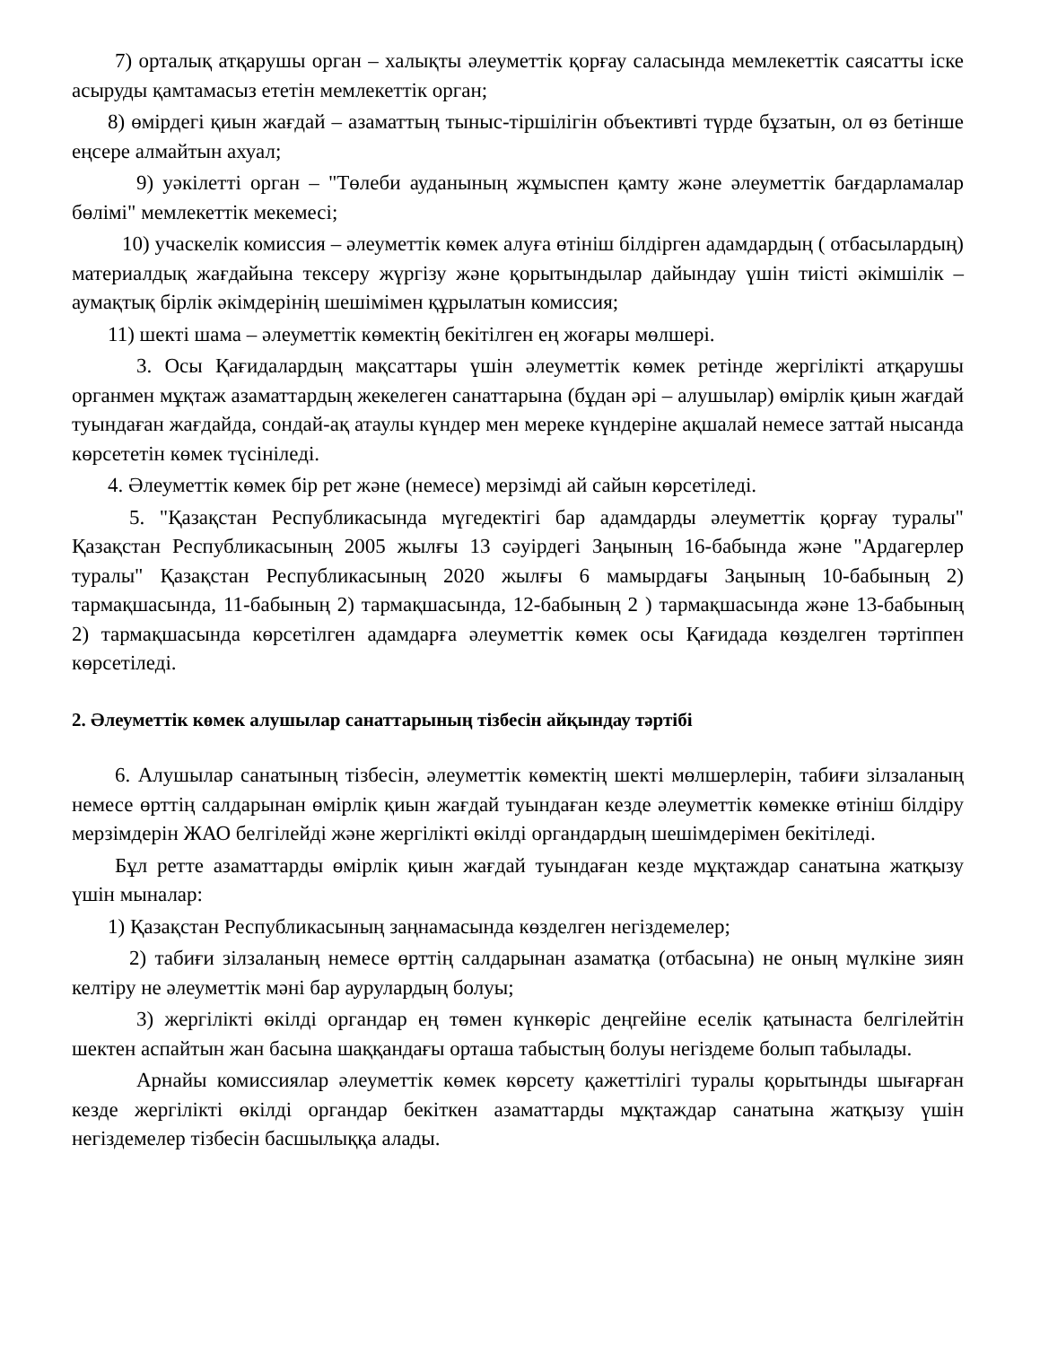7) орталық атқарушы орган – халықты әлеуметтік қорғау саласында мемлекеттік саясатты іске асыруды қамтамасыз ететін мемлекеттік орган;
8) өмірдегі қиын жағдай – азаматтың тыныс-тіршілігін объективті түрде бұзатын, ол өз бетінше еңсере алмайтын ахуал;
9) уәкілетті орган – "Төлеби ауданының жұмыспен қамту және әлеуметтік бағдарламалар бөлімі" мемлекеттік мекемесі;
10) учаскелік комиссия – әлеуметтік көмек алуға өтініш білдірген адамдардың ( отбасылардың) материалдық жағдайына тексеру жүргізу және қорытындылар дайындау үшін тиісті әкімшілік – аумақтық бірлік әкімдерінің шешімімен құрылатын комиссия;
11) шекті шама – әлеуметтік көмектің бекітілген ең жоғары мөлшері.
3. Осы Қағидалардың мақсаттары үшін әлеуметтік көмек ретінде жергілікті атқарушы органмен мұқтаж азаматтардың жекелеген санаттарына (бұдан әрі – алушылар) өмірлік қиын жағдай туындаған жағдайда, сондай-ақ атаулы күндер мен мереке күндеріне ақшалай немесе заттай нысанда көрсететін көмек түсініледі.
4. Әлеуметтік көмек бір рет және (немесе) мерзімді ай сайын көрсетіледі.
5. "Қазақстан Республикасында мүгедектігі бар адамдарды әлеуметтік қорғау туралы" Қазақстан Республикасының 2005 жылғы 13 сәуірдегі Заңының 16-бабында және "Ардагерлер туралы" Қазақстан Республикасының 2020 жылғы 6 мамырдағы Заңының 10-бабының 2) тармақшасында, 11-бабының 2) тармақшасында, 12-бабының 2 ) тармақшасында және 13-бабының 2) тармақшасында көрсетілген адамдарға әлеуметтік көмек осы Қағидада көзделген тәртіппен көрсетіледі.
2. Әлеуметтік көмек алушылар санаттарының тізбесін айқындау тәртібі
6. Алушылар санатының тізбесін, әлеуметтік көмектің шекті мөлшерлерін, табиғи зілзаланың немесе өрттің салдарынан өмірлік қиын жағдай туындаған кезде әлеуметтік көмекке өтініш білдіру мерзімдерін ЖАО белгілейді және жергілікті өкілді органдардың шешімдерімен бекітіледі.
Бұл ретте азаматтарды өмірлік қиын жағдай туындаған кезде мұқтаждар санатына жатқызу үшін мыналар:
1) Қазақстан Республикасының заңнамасында көзделген негіздемелер;
2) табиғи зілзаланың немесе өрттің салдарынан азаматқа (отбасына) не оның мүлкіне зиян келтіру не әлеуметтік мәні бар аурулардың болуы;
3) жергілікті өкілді органдар ең төмен күнкөріс деңгейіне еселік қатынаста белгілейтін шектен аспайтын жан басына шаққандағы орташа табыстың болуы негіздеме болып табылады.
Арнайы комиссиялар әлеуметтік көмек көрсету қажеттілігі туралы қорытынды шығарған кезде жергілікті өкілді органдар бекіткен азаматтарды мұқтаждар санатына жатқызу үшін негіздемелер тізбесін басшылыққа алады.